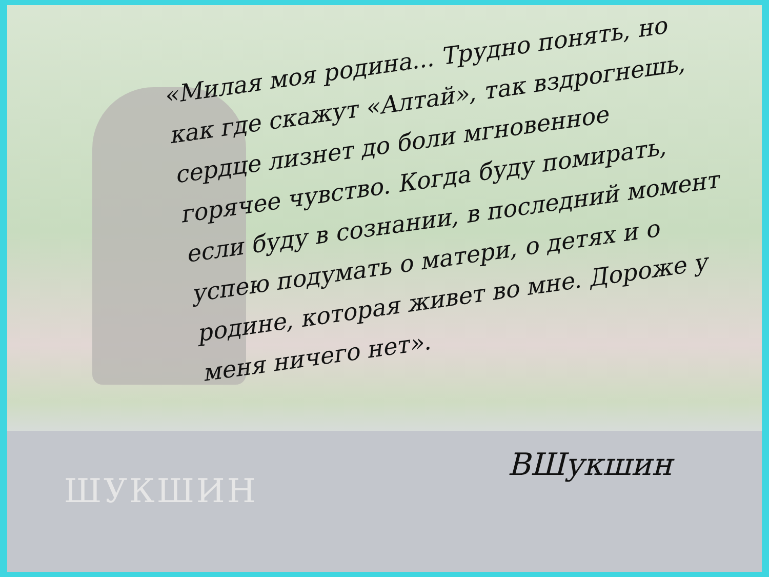«Милая моя родина... Трудно понять, но как где скажут «Алтай», так вздрогнешь, сердце лизнет до боли мгновенное горячее чувство. Когда буду помирать, если буду в сознании, в последний момент успею подумать о матери, о детях и о родине, которая живет во мне. Дороже у меня ничего нет».
ШУКШИН
ВШукшин